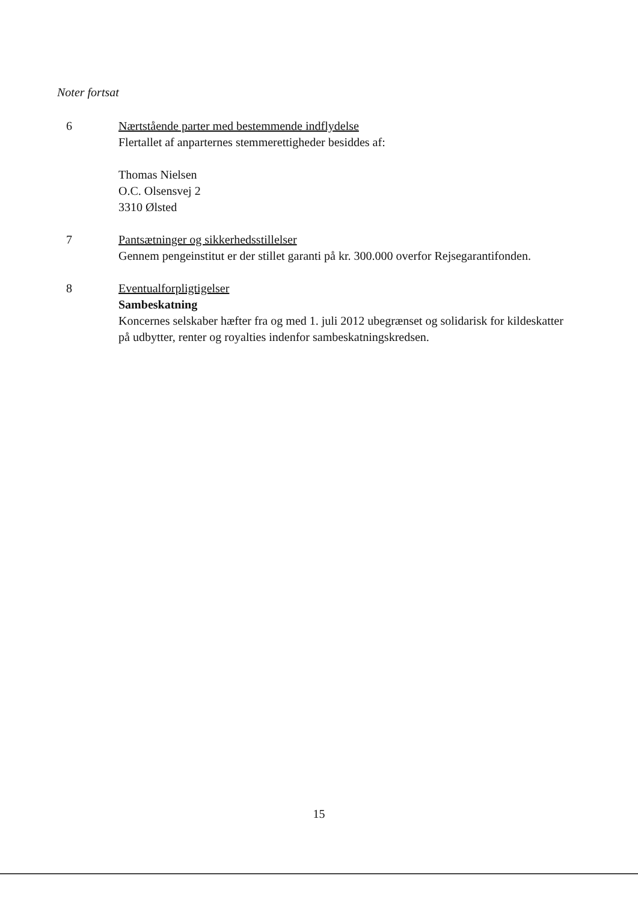Noter fortsat
6 Nærtstående parter med bestemmende indflydelse
Flertallet af anparternes stemmerettigheder besiddes af:
Thomas Nielsen
O.C. Olsensvej 2
3310 Ølsted
7 Pantsætninger og sikkerhedsstillelser
Gennem pengeinstitut er der stillet garanti på kr. 300.000 overfor Rejsegarantifonden.
8 Eventualforpligtigelser
Sambeskatning
Koncernes selskaber hæfter fra og med 1. juli 2012 ubegrænset og solidarisk for kildeskatter på udbytter, renter og royalties indenfor sambeskatningskredsen.
15